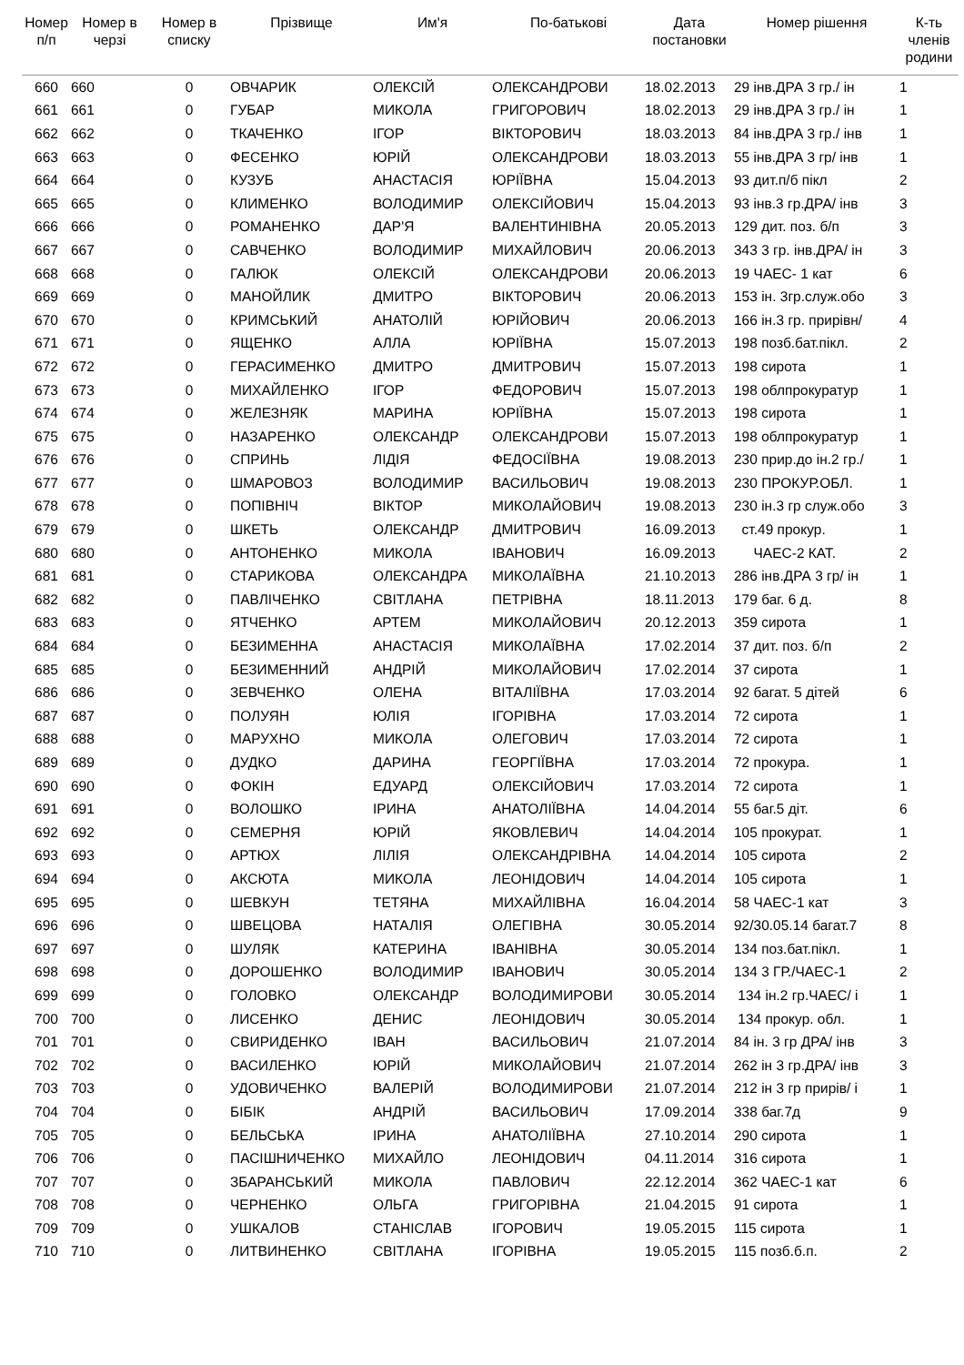| Номер п/п | Номер в черзі | Номер в списку | Прізвище | Им'я | По-батькові | Дата постановки | Номер рішення | К-ть членів родини |
| --- | --- | --- | --- | --- | --- | --- | --- | --- |
| 660 | 660 | 0 | ОВЧАРИК | ОЛЕКСІЙ | ОЛЕКСАНДРОВИ | 18.02.2013 | 29 інв.ДРА 3 гр./ ін | 1 |
| 661 | 661 | 0 | ГУБАР | МИКОЛА | ГРИГОРОВИЧ | 18.02.2013 | 29 інв.ДРА 3 гр./ ін | 1 |
| 662 | 662 | 0 | ТКАЧЕНКО | ІГОР | ВІКТОРОВИЧ | 18.03.2013 | 84 інв.ДРА 3 гр./ інв | 1 |
| 663 | 663 | 0 | ФЕСЕНКО | ЮРІЙ | ОЛЕКСАНДРОВИ | 18.03.2013 | 55 інв.ДРА 3 гр/ інв | 1 |
| 664 | 664 | 0 | КУЗУБ | АНАСТАСІЯ | ЮРІЇВНА | 15.04.2013 | 93 дит.п/б пікл | 2 |
| 665 | 665 | 0 | КЛИМЕНКО | ВОЛОДИМИР | ОЛЕКСІЙОВИЧ | 15.04.2013 | 93 інв.3 гр.ДРА/ інв | 3 |
| 666 | 666 | 0 | РОМАНЕНКО | ДАР'Я | ВАЛЕНТИНІВНА | 20.05.2013 | 129 дит. поз. б/п | 3 |
| 667 | 667 | 0 | САВЧЕНКО | ВОЛОДИМИР | МИХАЙЛОВИЧ | 20.06.2013 | 343 3 гр. інв.ДРА/ ін | 3 |
| 668 | 668 | 0 | ГАЛЮК | ОЛЕКСІЙ | ОЛЕКСАНДРОВИ | 20.06.2013 | 19 ЧАЕС- 1 кат | 6 |
| 669 | 669 | 0 | МАНОЙЛИК | ДМИТРО | ВІКТОРОВИЧ | 20.06.2013 | 153 ін. 3гр.служ.обо | 3 |
| 670 | 670 | 0 | КРИМСЬКИЙ | АНАТОЛІЙ | ЮРІЙОВИЧ | 20.06.2013 | 166 ін.3 гр. прирівн/ | 4 |
| 671 | 671 | 0 | ЯЩЕНКО | АЛЛА | ЮРІЇВНА | 15.07.2013 | 198 позб.бат.пікл. | 2 |
| 672 | 672 | 0 | ГЕРАСИМЕНКО | ДМИТРО | ДМИТРОВИЧ | 15.07.2013 | 198 сирота | 1 |
| 673 | 673 | 0 | МИХАЙЛЕНКО | ІГОР | ФЕДОРОВИЧ | 15.07.2013 | 198 облпрокуратур | 1 |
| 674 | 674 | 0 | ЖЕЛЕЗНЯК | МАРИНА | ЮРІЇВНА | 15.07.2013 | 198 сирота | 1 |
| 675 | 675 | 0 | НАЗАРЕНКО | ОЛЕКСАНДР | ОЛЕКСАНДРОВИ | 15.07.2013 | 198 облпрокуратур | 1 |
| 676 | 676 | 0 | СПРИНЬ | ЛІДІЯ | ФЕДОСІЇВНА | 19.08.2013 | 230 прир.до ін.2 гр./ | 1 |
| 677 | 677 | 0 | ШМАРОВОЗ | ВОЛОДИМИР | ВАСИЛЬОВИЧ | 19.08.2013 | 230 ПРОКУР.ОБЛ. | 1 |
| 678 | 678 | 0 | ПОПІВНІЧ | ВІКТОР | МИКОЛАЙОВИЧ | 19.08.2013 | 230 ін.3 гр служ.обо | 3 |
| 679 | 679 | 0 | ШКЕТЬ | ОЛЕКСАНДР | ДМИТРОВИЧ | 16.09.2013 | ст.49 прокур. | 1 |
| 680 | 680 | 0 | АНТОНЕНКО | МИКОЛА | ІВАНОВИЧ | 16.09.2013 | ЧАЕС-2 КАТ. | 2 |
| 681 | 681 | 0 | СТАРИКОВА | ОЛЕКСАНДРА | МИКОЛАЇВНА | 21.10.2013 | 286 інв.ДРА 3 гр/ ін | 1 |
| 682 | 682 | 0 | ПАВЛІЧЕНКО | СВІТЛАНА | ПЕТРІВНА | 18.11.2013 | 179 баг. 6 д. | 8 |
| 683 | 683 | 0 | ЯТЧЕНКО | АРТЕМ | МИКОЛАЙОВИЧ | 20.12.2013 | 359 сирота | 1 |
| 684 | 684 | 0 | БЕЗИМЕННА | АНАСТАСІЯ | МИКОЛАЇВНА | 17.02.2014 | 37 дит. поз. б/п | 2 |
| 685 | 685 | 0 | БЕЗИМЕННИЙ | АНДРІЙ | МИКОЛАЙОВИЧ | 17.02.2014 | 37 сирота | 1 |
| 686 | 686 | 0 | ЗЕВЧЕНКО | ОЛЕНА | ВІТАЛІЇВНА | 17.03.2014 | 92 багат. 5 дітей | 6 |
| 687 | 687 | 0 | ПОЛУЯН | ЮЛІЯ | ІГОРІВНА | 17.03.2014 | 72 сирота | 1 |
| 688 | 688 | 0 | МАРУХНО | МИКОЛА | ОЛЕГОВИЧ | 17.03.2014 | 72 сирота | 1 |
| 689 | 689 | 0 | ДУДКО | ДАРИНА | ГЕОРГІЇВНА | 17.03.2014 | 72 прокура. | 1 |
| 690 | 690 | 0 | ФОКІН | ЕДУАРД | ОЛЕКСІЙОВИЧ | 17.03.2014 | 72 сирота | 1 |
| 691 | 691 | 0 | ВОЛОШКО | ІРИНА | АНАТОЛІЇВНА | 14.04.2014 | 55 баг.5 діт. | 6 |
| 692 | 692 | 0 | СЕМЕРНЯ | ЮРІЙ | ЯКОВЛЕВИЧ | 14.04.2014 | 105 прокурат. | 1 |
| 693 | 693 | 0 | АРТЮХ | ЛІЛІЯ | ОЛЕКСАНДРІВНА | 14.04.2014 | 105 сирота | 2 |
| 694 | 694 | 0 | АКСЮТА | МИКОЛА | ЛЕОНІДОВИЧ | 14.04.2014 | 105 сирота | 1 |
| 695 | 695 | 0 | ШЕВКУН | ТЕТЯНА | МИХАЙЛІВНА | 16.04.2014 | 58 ЧАЕС-1 кат | 3 |
| 696 | 696 | 0 | ШВЕЦОВА | НАТАЛІЯ | ОЛЕГІВНА | 30.05.2014 | 92/30.05.14 багат.7 | 8 |
| 697 | 697 | 0 | ШУЛЯК | КАТЕРИНА | ІВАНІВНА | 30.05.2014 | 134 поз.бат.пікл. | 1 |
| 698 | 698 | 0 | ДОРОШЕНКО | ВОЛОДИМИР | ІВАНОВИЧ | 30.05.2014 | 134 3 ГР./ЧАЕС-1 | 2 |
| 699 | 699 | 0 | ГОЛОВКО | ОЛЕКСАНДР | ВОЛОДИМИРОВИ | 30.05.2014 | 134 ін.2 гр.ЧАЕС/ і | 1 |
| 700 | 700 | 0 | ЛИСЕНКО | ДЕНИС | ЛЕОНІДОВИЧ | 30.05.2014 | 134 прокур. обл. | 1 |
| 701 | 701 | 0 | СВИРИДЕНКО | ІВАН | ВАСИЛЬОВИЧ | 21.07.2014 | 84 ін. 3 гр ДРА/ інв | 3 |
| 702 | 702 | 0 | ВАСИЛЕНКО | ЮРІЙ | МИКОЛАЙОВИЧ | 21.07.2014 | 262 ін 3 гр.ДРА/ інв | 3 |
| 703 | 703 | 0 | УДОВИЧЕНКО | ВАЛЕРІЙ | ВОЛОДИМИРОВИ | 21.07.2014 | 212 ін 3 гр прирів/ і | 1 |
| 704 | 704 | 0 | БІБІК | АНДРІЙ | ВАСИЛЬОВИЧ | 17.09.2014 | 338 баг.7д | 9 |
| 705 | 705 | 0 | БЕЛЬСЬКА | ІРИНА | АНАТОЛІЇВНА | 27.10.2014 | 290 сирота | 1 |
| 706 | 706 | 0 | ПАСІШНИЧЕНКО | МИХАЙЛО | ЛЕОНІДОВИЧ | 04.11.2014 | 316 сирота | 1 |
| 707 | 707 | 0 | ЗБАРАНСЬКИЙ | МИКОЛА | ПАВЛОВИЧ | 22.12.2014 | 362 ЧАЕС-1 кат | 6 |
| 708 | 708 | 0 | ЧЕРНЕНКО | ОЛЬГА | ГРИГОРІВНА | 21.04.2015 | 91 сирота | 1 |
| 709 | 709 | 0 | УШКАЛОВ | СТАНІСЛАВ | ІГОРОВИЧ | 19.05.2015 | 115 сирота | 1 |
| 710 | 710 | 0 | ЛИТВИНЕНКО | СВІТЛАНА | ІГОРІВНА | 19.05.2015 | 115 позб.б.п. | 2 |